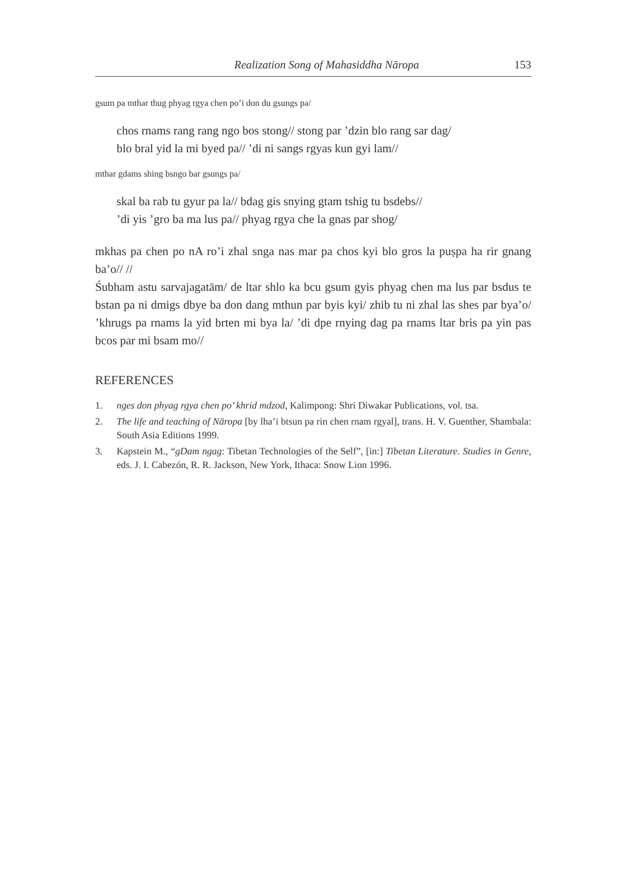Realization Song of Mahasiddha Nāropa 153
gsum pa mthar thug phyag rgya chen po’i don du gsungs pa/
chos rnams rang rang ngo bos stong// stong par ’dzin blo rang sar dag/
blo bral yid la mi byed pa// ’di ni sangs rgyas kun gyi lam//
mthar gdams shing bsngo bar gsungs pa/
skal ba rab tu gyur pa la// bdag gis snying gtam tshig tu bsdebs//
’di yis ’gro ba ma lus pa// phyag rgya che la gnas par shog/
mkhas pa chen po nA ro’i zhal snga nas mar pa chos kyi blo gros la puṣpa ha rir gnang ba’o// //
Śubham astu sarvajagatām/ de ltar shlo ka bcu gsum gyis phyag chen ma lus par bsdus te bstan pa ni dmigs dbye ba don dang mthun par byis kyi/ zhib tu ni zhal las shes par bya’o/ ’khrugs pa rnams la yid brten mi bya la/ ’di dpe rnying dag pa rnams ltar bris pa yin pas bcos par mi bsam mo//
REFERENCES
1. nges don phyag rgya chen po’ khrid mdzod, Kalimpong: Shri Diwakar Publications, vol. tsa.
2. The life and teaching of Nāropa [by lha’i btsun pa rin chen rnam rgyal], trans. H. V. Guenther, Shambala: South Asia Editions 1999.
3. Kapstein M., “gDam ngag: Tibetan Technologies of the Self”, [in:] Tibetan Literature. Studies in Genre, eds. J. I. Cabezón, R. R. Jackson, New York, Ithaca: Snow Lion 1996.